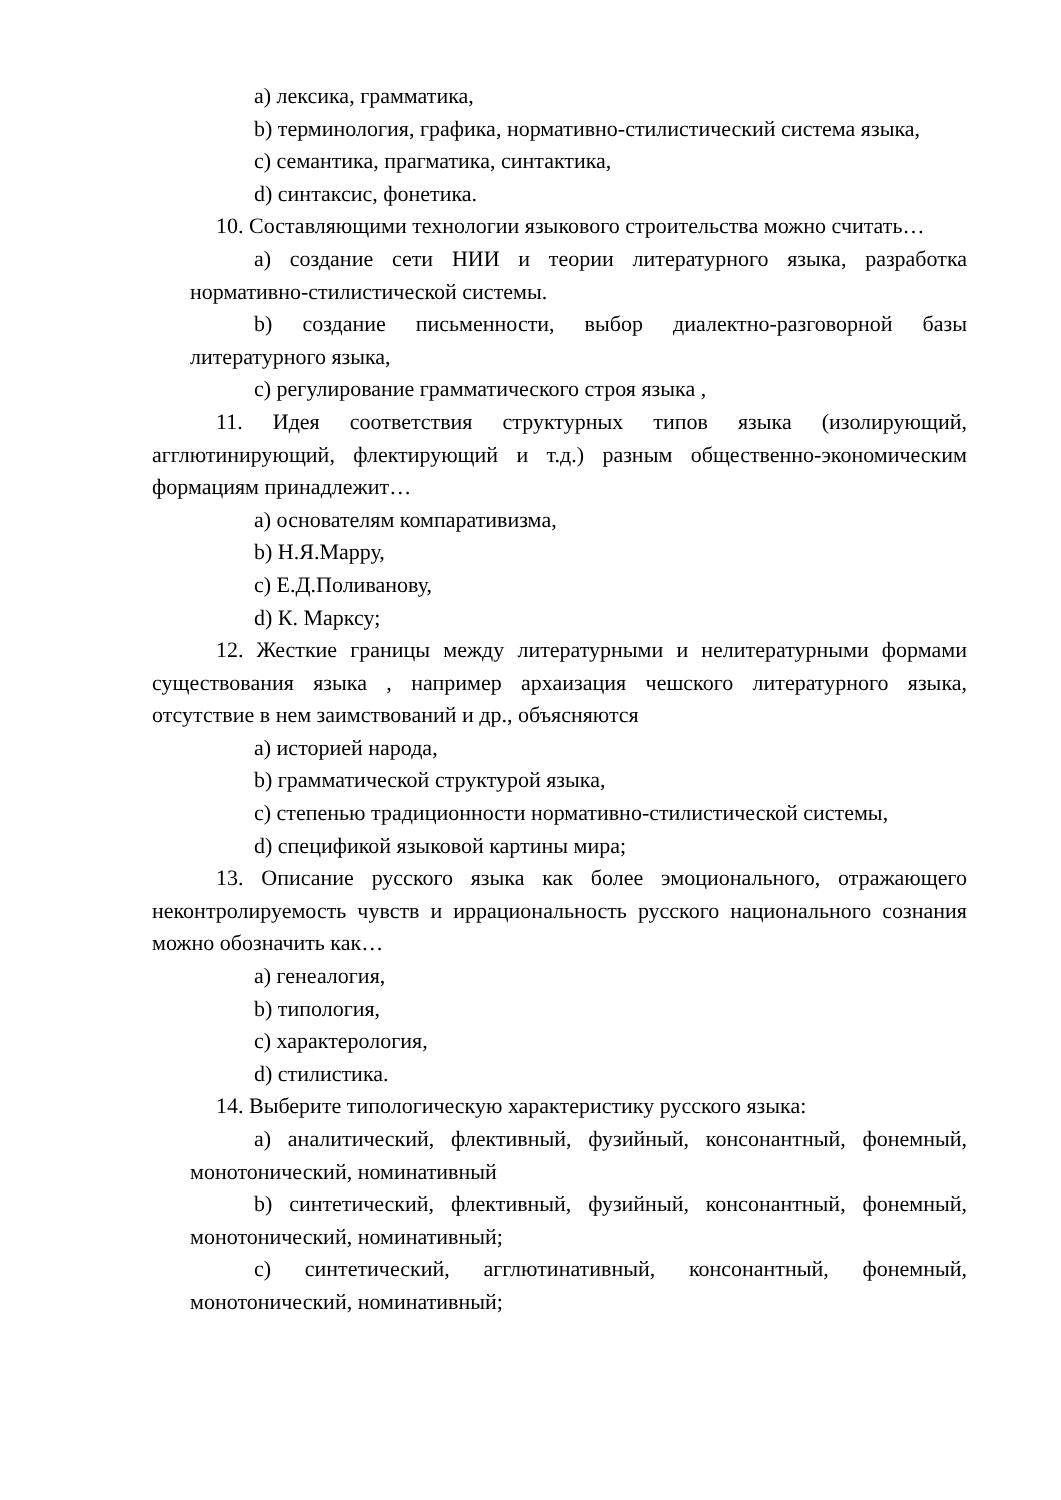a) лексика, грамматика,
b) терминология, графика, нормативно-стилистический система языка,
c) семантика, прагматика, синтактика,
d) синтаксис, фонетика.
10. Составляющими технологии языкового строительства можно считать…
a) создание сети НИИ и теории литературного языка, разработка нормативно-стилистической системы.
b) создание письменности, выбор диалектно-разговорной базы литературного языка,
c) регулирование грамматического строя языка ,
11. Идея соответствия структурных типов языка (изолирующий, агглютинирующий, флектирующий и т.д.) разным общественно-экономическим формациям принадлежит…
a) основателям компаративизма,
b) Н.Я.Марру,
c) Е.Д.Поливанову,
d) К. Марксу;
12. Жесткие границы между литературными и нелитературными формами существования языка , например архаизация чешского литературного языка, отсутствие в нем заимствований и др., объясняются
a) историей народа,
b) грамматической структурой языка,
c) степенью традиционности нормативно-стилистической системы,
d) спецификой языковой картины мира;
13. Описание русского языка как более эмоционального, отражающего неконтролируемость чувств и иррациональность русского национального сознания можно обозначить как…
a) генеалогия,
b) типология,
c) характерология,
d) стилистика.
14. Выберите типологическую характеристику русского языка:
a) аналитический, флективный, фузийный, консонантный, фонемный, монотонический, номинативный
b) синтетический, флективный, фузийный, консонантный, фонемный, монотонический, номинативный;
c) синтетический, агглютинативный, консонантный, фонемный, монотонический, номинативный;